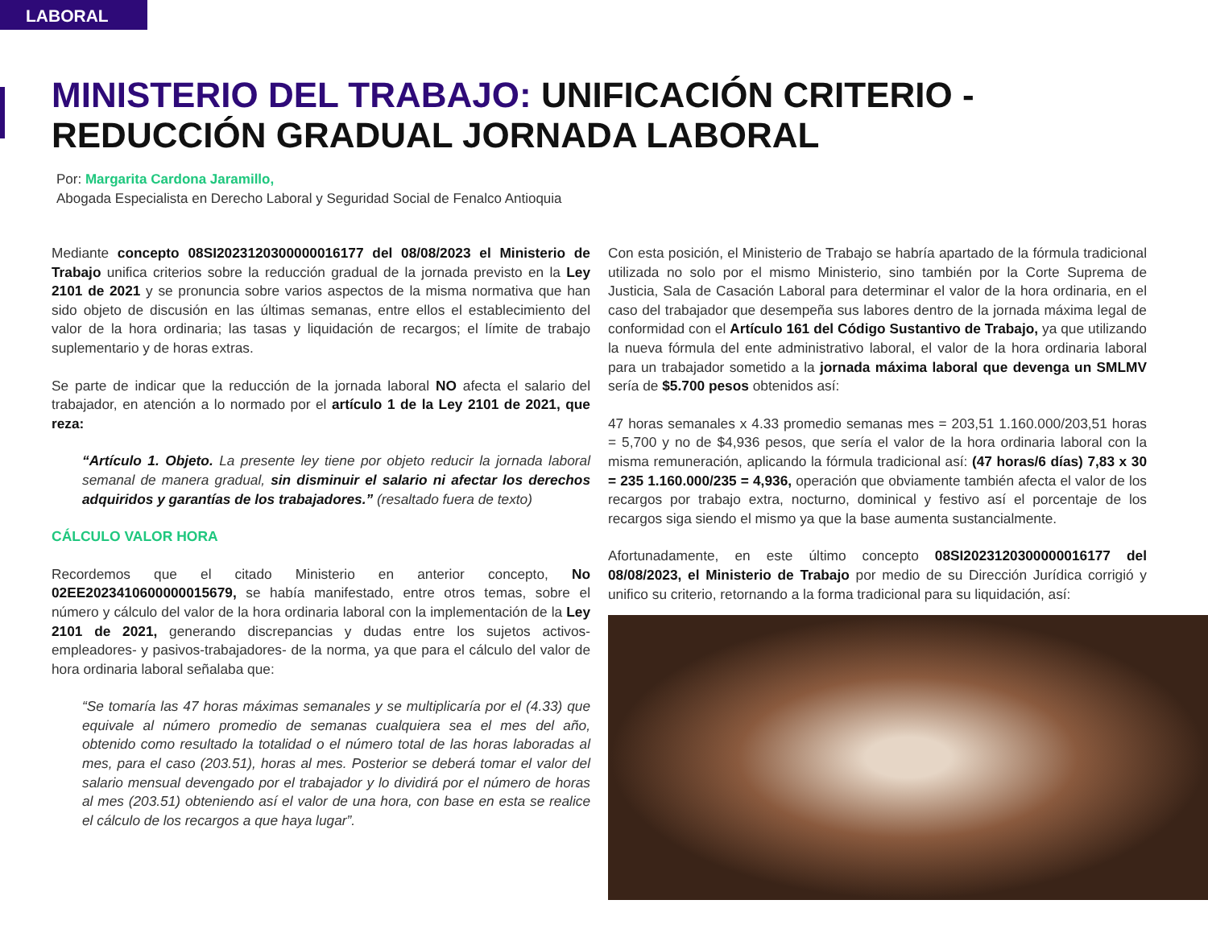LABORAL
MINISTERIO DEL TRABAJO: UNIFICACIÓN CRITERIO -
REDUCCIÓN GRADUAL JORNADA LABORAL
Por: Margarita Cardona Jaramillo,
Abogada Especialista en Derecho Laboral y Seguridad Social de Fenalco Antioquia
Mediante concepto 08SI2023120300000016177 del 08/08/2023 el Ministerio de Trabajo unifica criterios sobre la reducción gradual de la jornada previsto en la Ley 2101 de 2021 y se pronuncia sobre varios aspectos de la misma normativa que han sido objeto de discusión en las últimas semanas, entre ellos el establecimiento del valor de la hora ordinaria; las tasas y liquidación de recargos; el límite de trabajo suplementario y de horas extras.
Se parte de indicar que la reducción de la jornada laboral NO afecta el salario del trabajador, en atención a lo normado por el artículo 1 de la Ley 2101 de 2021, que reza:
“Artículo 1. Objeto. La presente ley tiene por objeto reducir la jornada laboral semanal de manera gradual, sin disminuir el salario ni afectar los derechos adquiridos y garantías de los trabajadores.” (resaltado fuera de texto)
CÁLCULO VALOR HORA
Recordemos que el citado Ministerio en anterior concepto, No 02EE2023410600000015679, se había manifestado, entre otros temas, sobre el número y cálculo del valor de la hora ordinaria laboral con la implementación de la Ley 2101 de 2021, generando discrepancias y dudas entre los sujetos activos-empleadores- y pasivos-trabajadores- de la norma, ya que para el cálculo del valor de hora ordinaria laboral señalaba que:
“Se tomaría las 47 horas máximas semanales y se multiplicaría por el (4.33) que equivale al número promedio de semanas cualquiera sea el mes del año, obtenido como resultado la totalidad o el número total de las horas laboradas al mes, para el caso (203.51), horas al mes. Posterior se deberá tomar el valor del salario mensual devengado por el trabajador y lo dividirá por el número de horas al mes (203.51) obteniendo así el valor de una hora, con base en esta se realice el cálculo de los recargos a que haya lugar”.
Con esta posición, el Ministerio de Trabajo se habría apartado de la fórmula tradicional utilizada no solo por el mismo Ministerio, sino también por la Corte Suprema de Justicia, Sala de Casación Laboral para determinar el valor de la hora ordinaria, en el caso del trabajador que desempeña sus labores dentro de la jornada máxima legal de conformidad con el Artículo 161 del Código Sustantivo de Trabajo, ya que utilizando la nueva fórmula del ente administrativo laboral, el valor de la hora ordinaria laboral para un trabajador sometido a la jornada máxima laboral que devenga un SMLMV sería de $5.700 pesos obtenidos así:
47 horas semanales x 4.33 promedio semanas mes = 203,51 1.160.000/203,51 horas = 5,700 y no de $4,936 pesos, que sería el valor de la hora ordinaria laboral con la misma remuneración, aplicando la fórmula tradicional así: (47 horas/6 días) 7,83 x 30 = 235 1.160.000/235 = 4,936, operación que obviamente también afecta el valor de los recargos por trabajo extra, nocturno, dominical y festivo así el porcentaje de los recargos siga siendo el mismo ya que la base aumenta sustancialmente.
Afortunadamente, en este último concepto 08SI2023120300000016177 del 08/08/2023, el Ministerio de Trabajo por medio de su Dirección Jurídica corrigió y unifico su criterio, retornando a la forma tradicional para su liquidación, así: